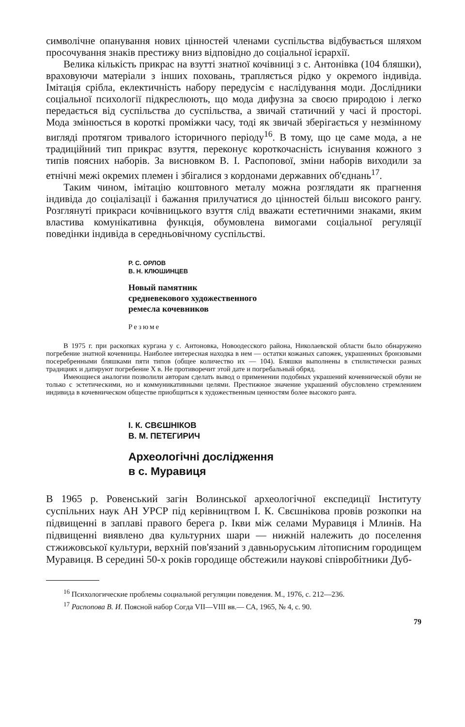символічне опанування нових цінностей членами суспільства відбувається шляхом просочування знаків престижу вниз відповідно до соціальної ієрархії.
Велика кількість прикрас на взутті знатної кочівниці з с. Антонівка (104 бляшки), враховуючи матеріали з інших поховань, трапляється рідко у окремого індивіда. Імітація срібла, еклектичність набору передусім є наслідування моди. Дослідники соціальної психології підкреслюють, що мода дифузна за своєю природою і легко передається від суспільства до суспільства, а звичай статичний у часі й просторі. Мода змінюється в короткі проміжки часу, тоді як звичай зберігається у незмінному вигляді протягом тривалого історичного періоду<sup>16</sup>. В тому, що це саме мода, а не традиційний тип прикрас взуття, переконує короткочасність існування кожного з типів поясних наборів. За висновком В. І. Распопової, зміни наборів виходили за етнічні межі окремих племен і збігалися з кордонами державних об'єднань<sup>17</sup>.
Таким чином, імітацію коштовного металу можна розглядати як прагнення індивіда до соціалізації і бажання прилучатися до цінностей більш високого рангу. Розглянуті прикраси кочівницького взуття слід вважати естетичними знаками, яким властива комунікативна функція, обумовлена вимогами соціальної регуляції поведінки індивіда в середньовічному суспільстві.
Р. С. ОРЛОВ
В. Н. КЛЮШИНЦЕВ
Новый памятник
средневекового художественного
ремесла кочевников
Резюме
В 1975 г. при раскопках кургана у с. Антоновка, Новоодесского района, Николаевской области было обнаружено погребение знатной кочевницы. Наиболее интересная находка в нем — остатки кожаных сапожек, украшенных бронзовыми посеребренными бляшками пяти типов (общее количество их — 104). Бляшки выполнены в стилистически разных традициях и датируют погребение X в. Не противоречит этой дате и погребальный обряд.
Имеющиеся аналогии позволили авторам сделать вывод о применении подобных украшений кочевнической обуви не только с эстетическими, но и коммуникативными целями. Престижное значение украшений обусловлено стремлением индивида в кочевническом обществе приобщиться к художественным ценностям более высокого ранга.
І. К. СВЄШНІКОВ
В. М. ПЕТЕГИРИЧ
Археологічні дослідження
в с. Муравиця
В 1965 р. Ровенський загін Волинської археологічної експедиції Інституту суспільних наук АН УРСР під керівництвом І. К. Свєшнікова провів розкопки на підвищенні в заплаві правого берега р. Ікви між селами Муравиця і Млинів. На підвищенні виявлено два культурних шари — нижній належить до поселення стжижовської культури, верхній пов'язаний з давньоруським літописним городищем Муравиця. В середині 50-х років городище обстежили наукові співробітники Дуб-
<sup>16</sup> Психологические проблемы социальной регуляции поведения. М., 1976, с. 212—236.
<sup>17</sup> Распопова В. И. Поясной набор Согда VII—VIII вв.— СА, 1965, № 4, с. 90.
79